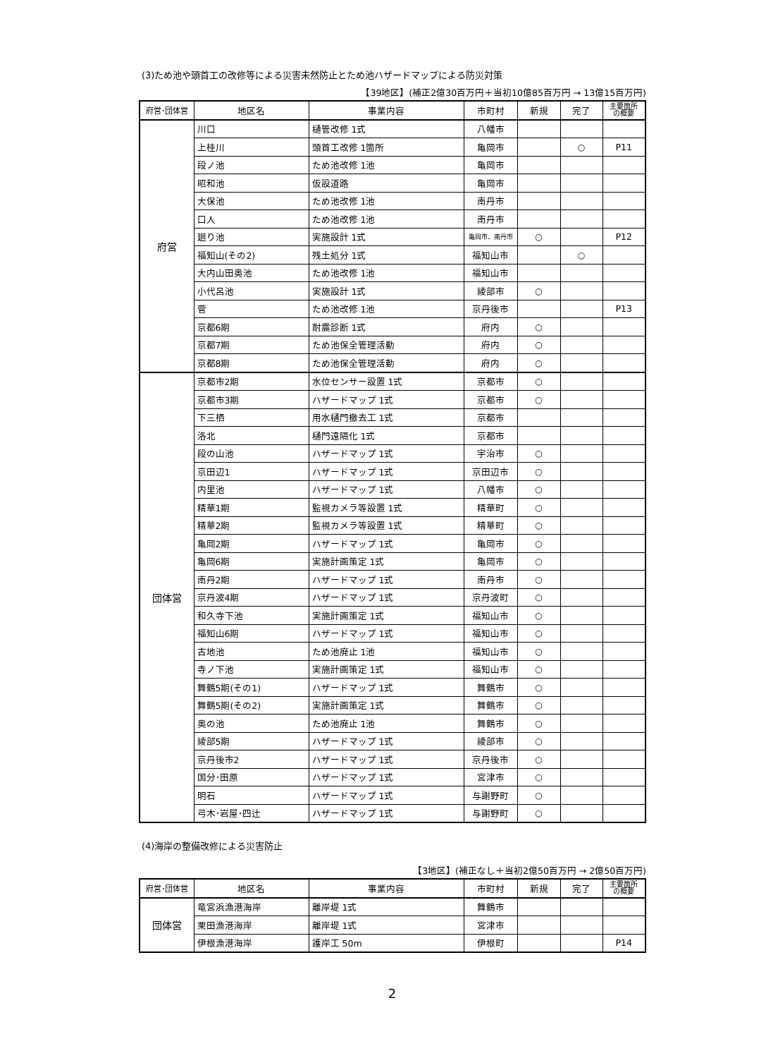(3)ため池や頭首工の改修等による災害未然防止とため池ハザードマップによる防災対策
【39地区】(補正2億30百万円＋当初10億85百万円 → 13億15百万円)
| 府営･団体営 | 地区名 | 事業内容 | 市町村 | 新規 | 完了 | 主要箇所 の概要 |
| --- | --- | --- | --- | --- | --- | --- |
| 府営 | 川口 | 樋管改修 1式 | 八幡市 | | | |
| | 上桂川 | 頭首工改修 1箇所 | 亀岡市 | | ○ | P11 |
| | 段ノ池 | ため池改修 1池 | 亀岡市 | | | |
| | 昭和池 | 仮設道路 | 亀岡市 | | | |
| | 大保池 | ため池改修 1池 | 南丹市 | | | |
| | 口人 | ため池改修 1池 | 南丹市 | | | |
| | 廻り池 | 実施設計 1式 | 亀岡市、南丹市 | ○ | | P12 |
| | 福知山(その2) | 残土処分 1式 | 福知山市 | | ○ | |
| | 大内山田奥池 | ため池改修 1池 | 福知山市 | | | |
| | 小代呂池 | 実施設計 1式 | 綾部市 | ○ | | |
| | 菅 | ため池改修 1池 | 京丹後市 | | | P13 |
| | 京都6期 | 耐震診断 1式 | 府内 | ○ | | |
| | 京都7期 | ため池保全管理活動 | 府内 | ○ | | |
| | 京都8期 | ため池保全管理活動 | 府内 | ○ | | |
| 団体営 | 京都市2期 | 水位センサー設置 1式 | 京都市 | ○ | | |
| | 京都市3期 | ハザードマップ 1式 | 京都市 | ○ | | |
| | 下三栖 | 用水樋門撤去工 1式 | 京都市 | | | |
| | 洛北 | 樋門遠隔化 1式 | 京都市 | | | |
| | 段の山池 | ハザードマップ 1式 | 宇治市 | ○ | | |
| | 京田辺1 | ハザードマップ 1式 | 京田辺市 | ○ | | |
| | 内里池 | ハザードマップ 1式 | 八幡市 | ○ | | |
| | 精華1期 | 監視カメラ等設置 1式 | 精華町 | ○ | | |
| | 精華2期 | 監視カメラ等設置 1式 | 精華町 | ○ | | |
| | 亀岡2期 | ハザードマップ 1式 | 亀岡市 | ○ | | |
| | 亀岡6期 | 実施計画策定 1式 | 亀岡市 | ○ | | |
| | 南丹2期 | ハザードマップ 1式 | 南丹市 | ○ | | |
| | 京丹波4期 | ハザードマップ 1式 | 京丹波町 | ○ | | |
| | 和久寺下池 | 実施計画策定 1式 | 福知山市 | ○ | | |
| | 福知山6期 | ハザードマップ 1式 | 福知山市 | ○ | | |
| | 古地池 | ため池廃止 1池 | 福知山市 | ○ | | |
| | 寺ノ下池 | 実施計画策定 1式 | 福知山市 | ○ | | |
| | 舞鶴5期(その1) | ハザードマップ 1式 | 舞鶴市 | ○ | | |
| | 舞鶴5期(その2) | 実施計画策定 1式 | 舞鶴市 | ○ | | |
| | 奥の池 | ため池廃止 1池 | 舞鶴市 | ○ | | |
| | 綾部5期 | ハザードマップ 1式 | 綾部市 | ○ | | |
| | 京丹後市2 | ハザードマップ 1式 | 京丹後市 | ○ | | |
| | 国分･田原 | ハザードマップ 1式 | 宮津市 | ○ | | |
| | 明石 | ハザードマップ 1式 | 与謝野町 | ○ | | |
| | 弓木･岩屋･四辻 | ハザードマップ 1式 | 与謝野町 | ○ | | |
(4)海岸の整備改修による災害防止
【3地区】(補正なし＋当初2億50百万円 → 2億50百万円)
| 府営･団体営 | 地区名 | 事業内容 | 市町村 | 新規 | 完了 | 主要箇所 の概要 |
| --- | --- | --- | --- | --- | --- | --- |
| 団体営 | 竜宮浜漁港海岸 | 離岸堤 1式 | 舞鶴市 | | | |
| | 栗田漁港海岸 | 離岸堤 1式 | 宮津市 | | | |
| | 伊根漁港海岸 | 護岸工 50m | 伊根町 | | | P14 |
2